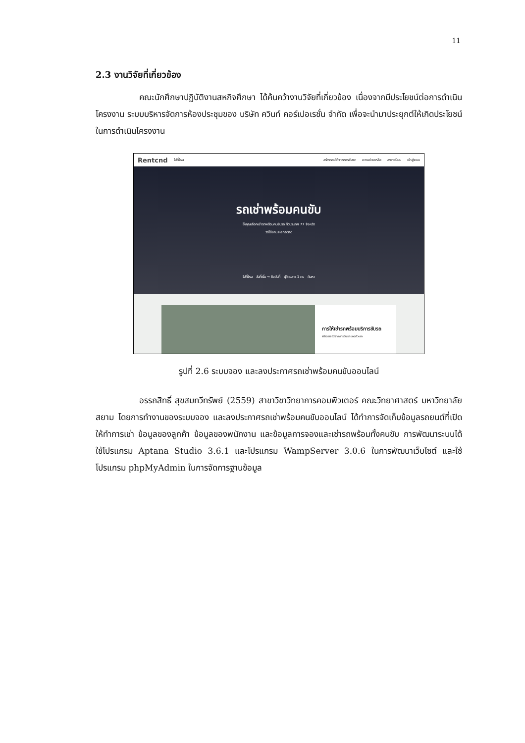11
2.3 งานวิจัยที่เกี่ยวข้อง
คณะนักศึกษาปฏิบัติงานสหกิจศึกษา ได้ค้นคว้างานวิจัยที่เกี่ยวข้อง เนื่องจากมีประโยชน์ต่อการดำเนินโครงงาน ระบบบริหารจัดการห้องประชุมของ บริษัท ควินท์ คอร์เปอเรชั่น จำกัด เพื่อจะนำมาประยุกต์ให้เกิดประโยชน์ในการดำเนินโครงงาน
Rentcnd ไปที่ไหน สร้างรายได้จากการขับรถ ความช่วยเหลือ ลงทะเบียน เข้าสู่ระบบ
รถเช่าพร้อมคนขับ
ให้คุณเลือกเช่ารถพร้อมคนขับรถ ทั่วประเทศ 77 จังหวัด
วิธีใช้งาน Rentcnd
ไปที่ไหน วันที่เริ่ม → ถึงวันที่ ผู้โดยสาร 1 คน ค้นหา
การให้เช่ารถพร้อมบริการขับรถ
สร้างรายได้จากการขับรถของตัวเอง
รูปที่ 2.6 ระบบจอง และลงประกาศรถเช่าพร้อมคนขับออนไลน์
อรรถสิทธิ์ สุขสมทวีทรัพย์ (2559) สาขาวิชาวิทยาการคอมพิวเตอร์ คณะวิทยาศาสตร์ มหาวิทยาลัยสยาม โดยการทำงานของระบบจอง และลงประกาศรถเช่าพร้อมคนขับออนไลน์ ได้ทำการจัดเก็บข้อมูลรถยนต์ที่เปิดให้ทำการเช่า ข้อมูลของลูกค้า ข้อมูลของพนักงาน และข้อมูลการจองและเช่ารถพร้อมทั้งคนขับ การพัฒนาระบบได้ใช้โปรแกรม Aptana Studio 3.6.1 และโปรแกรม WampServer 3.0.6 ในการพัฒนาเว็บไซต์ และใช้โปรแกรม phpMyAdmin ในการจัดการฐานข้อมูล